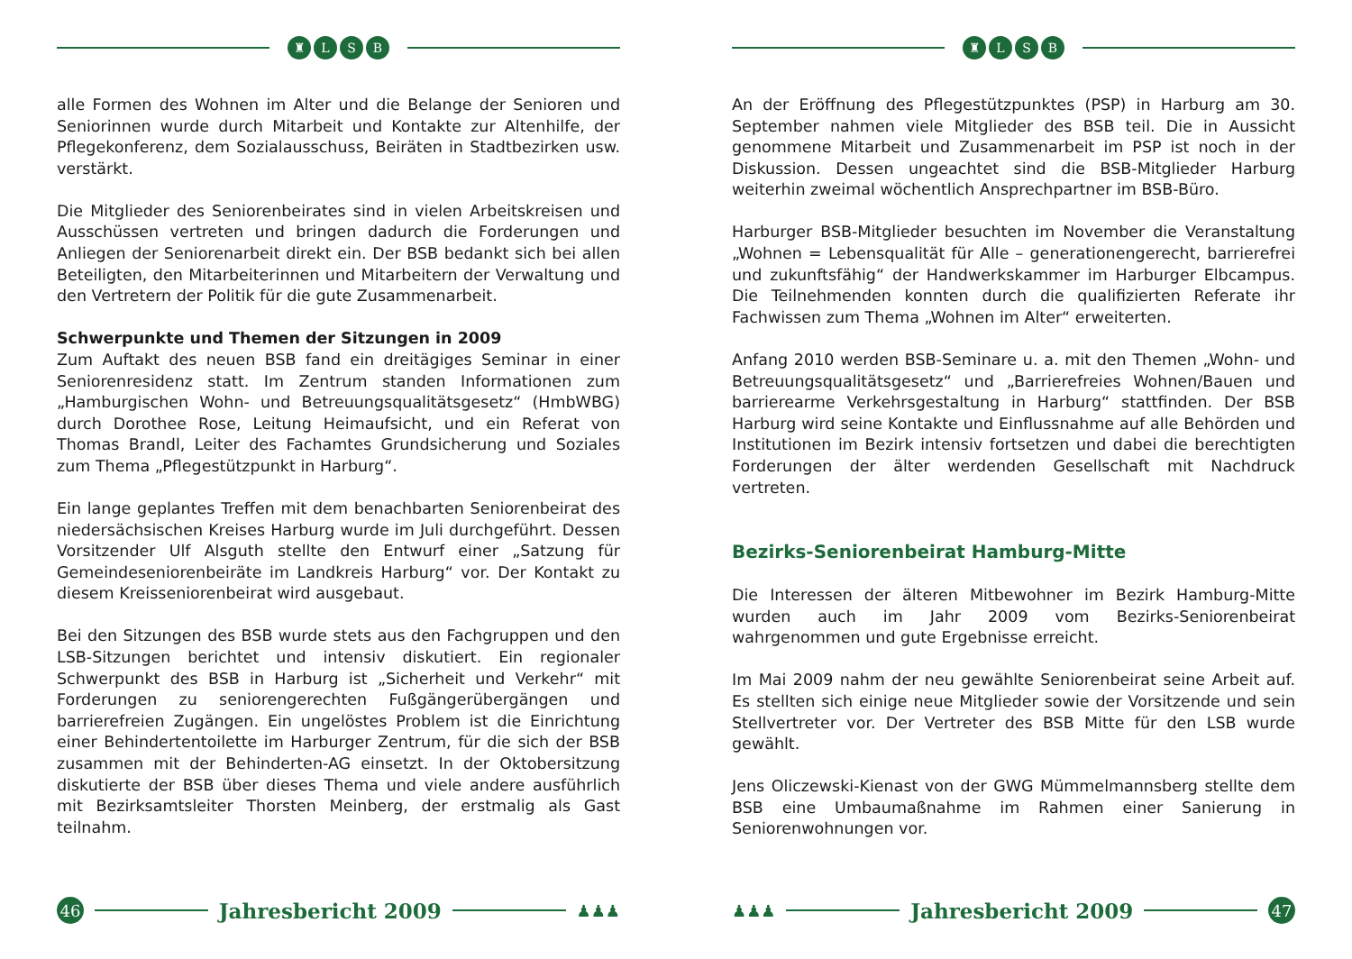♜ L S B
alle Formen des Wohnen im Alter und die Belange der Senioren und Seniorinnen wurde durch Mitarbeit und Kontakte zur Altenhilfe, der Pflegekonferenz, dem Sozialausschuss, Beiräten in Stadtbezirken usw. verstärkt.
Die Mitglieder des Seniorenbeirates sind in vielen Arbeitskreisen und Ausschüssen vertreten und bringen dadurch die Forderungen und Anliegen der Seniorenarbeit direkt ein. Der BSB bedankt sich bei allen Beteiligten, den Mitarbeiterinnen und Mitarbeitern der Verwaltung und den Vertretern der Politik für die gute Zusammenarbeit.
Schwerpunkte und Themen der Sitzungen in 2009
Zum Auftakt des neuen BSB fand ein dreitägiges Seminar in einer Seniorenresidenz statt. Im Zentrum standen Informationen zum „Hamburgischen Wohn- und Betreuungsqualitätsgesetz“ (HmbWBG) durch Dorothee Rose, Leitung Heimaufsicht, und ein Referat von Thomas Brandl, Leiter des Fachamtes Grundsicherung und Soziales zum Thema „Pflegestützpunkt in Harburg“.
Ein lange geplantes Treffen mit dem benachbarten Seniorenbeirat des niedersächsischen Kreises Harburg wurde im Juli durchgeführt. Dessen Vorsitzender Ulf Alsguth stellte den Entwurf einer „Satzung für Gemeindeseniorenbeiräte im Landkreis Harburg“ vor. Der Kontakt zu diesem Kreisseniorenbeirat wird ausgebaut.
Bei den Sitzungen des BSB wurde stets aus den Fachgruppen und den LSB-Sitzungen berichtet und intensiv diskutiert. Ein regionaler Schwerpunkt des BSB in Harburg ist „Sicherheit und Verkehr“ mit Forderungen zu seniorengerechten Fußgängerübergängen und barrierefreien Zugängen. Ein ungelöstes Problem ist die Einrichtung einer Behindertentoilette im Harburger Zentrum, für die sich der BSB zusammen mit der Behinderten-AG einsetzt. In der Oktobersitzung diskutierte der BSB über dieses Thema und viele andere ausführlich mit Bezirksamtsleiter Thorsten Meinberg, der erstmalig als Gast teilnahm.
46
Jahresbericht 2009
♟♟♟
♜ L S B
An der Eröffnung des Pflegestützpunktes (PSP) in Harburg am 30. September nahmen viele Mitglieder des BSB teil. Die in Aussicht genommene Mitarbeit und Zusammenarbeit im PSP ist noch in der Diskussion. Dessen ungeachtet sind die BSB-Mitglieder Harburg weiterhin zweimal wöchentlich Ansprechpartner im BSB-Büro.
Harburger BSB-Mitglieder besuchten im November die Veranstaltung „Wohnen = Lebensqualität für Alle – generationengerecht, barrierefrei und zukunftsfähig“ der Handwerkskammer im Harburger Elbcampus. Die Teilnehmenden konnten durch die qualifizierten Referate ihr Fachwissen zum Thema „Wohnen im Alter“ erweiterten.
Anfang 2010 werden BSB-Seminare u. a. mit den Themen „Wohn- und Betreuungsqualitätsgesetz“ und „Barrierefreies Wohnen/Bauen und barrierearme Verkehrsgestaltung in Harburg“ stattfinden. Der BSB Harburg wird seine Kontakte und Einflussnahme auf alle Behörden und Institutionen im Bezirk intensiv fortsetzen und dabei die berechtigten Forderungen der älter werdenden Gesellschaft mit Nachdruck vertreten.
Bezirks-Seniorenbeirat Hamburg-Mitte
Die Interessen der älteren Mitbewohner im Bezirk Hamburg-Mitte wurden auch im Jahr 2009 vom Bezirks-Seniorenbeirat wahrgenommen und gute Ergebnisse erreicht.
Im Mai 2009 nahm der neu gewählte Seniorenbeirat seine Arbeit auf. Es stellten sich einige neue Mitglieder sowie der Vorsitzende und sein Stellvertreter vor. Der Vertreter des BSB Mitte für den LSB wurde gewählt.
Jens Oliczewski-Kienast von der GWG Mümmelmannsberg stellte dem BSB eine Umbaumaßnahme im Rahmen einer Sanierung in Seniorenwohnungen vor.
♟♟♟
Jahresbericht 2009
47